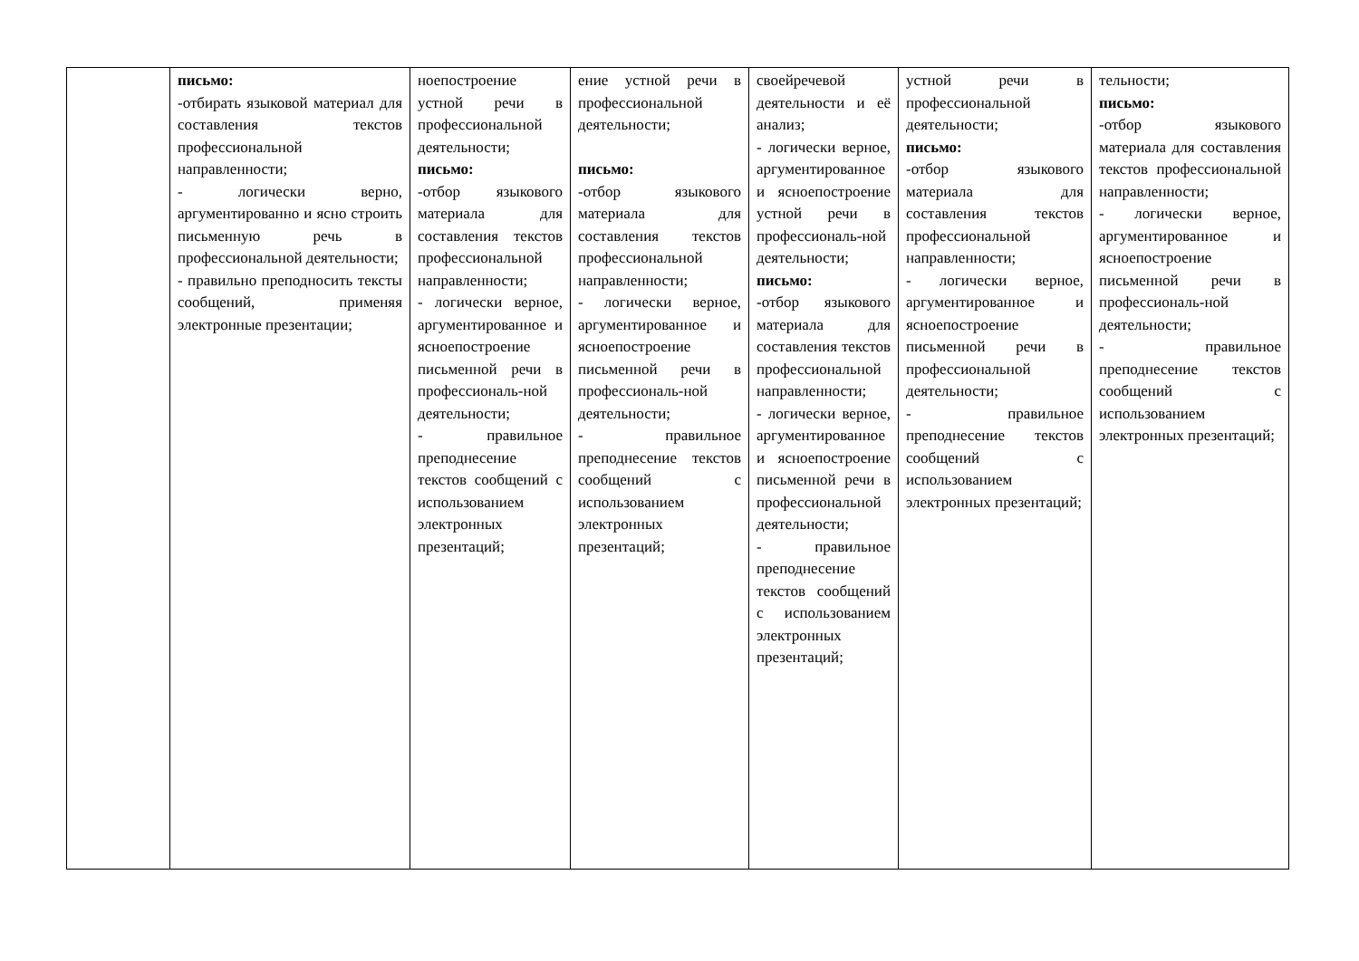| | письмо: -отбирать языковой материал для составления текстов профессиональной направленности; - логически верно, аргументированно и ясно строить письменную речь в профессиональной деятельности; - правильно преподносить тексты сообщений, применяя электронные презентации; | ноепостроение устной речи в профессиональной деятельности; письмо: -отбор языкового материала для составления текстов профессиональной направленности; - логически верное, аргументированное и ясноепостроение письменной речи в профессиональ-ной деятельности; - правильное преподнесение текстов сообщений с использованием электронных презентаций; | ение устной речи в профессиональной деятельности; письмо: -отбор языкового материала для составления текстов профессиональной направленности; - логически верное, аргументированное и ясноепостроение письменной речи в профессиональ-ной деятельности; - правильное преподнесение текстов сообщений с использованием электронных презентаций; | своейречевой деятельности и её анализ; - логически верное, аргументированное и ясноепостроение устной речи в профессиональ-ной деятельности; письмо: -отбор языкового материала для составления текстов профессиональной направленности; - логически верное, аргументированное и ясноепостроение письменной речи в профессиональной деятельности; - правильное преподнесение текстов сообщений с использованием электронных презентаций; | устной речи в профессиональной деятельности; письмо: -отбор языкового материала для составления текстов профессиональной направленности; - логически верное, аргументированное и ясноепостроение письменной речи в профессиональной деятельности; - правильное преподнесение текстов сообщений с использованием электронных презентаций; | тельности; письмо: -отбор языкового материала для составления текстов профессиональной направленности; - логически верное, аргументированное и ясноепостроение письменной речи в профессиональ-ной деятельности; - правильное преподнесение текстов сообщений с использованием электронных презентаций; |